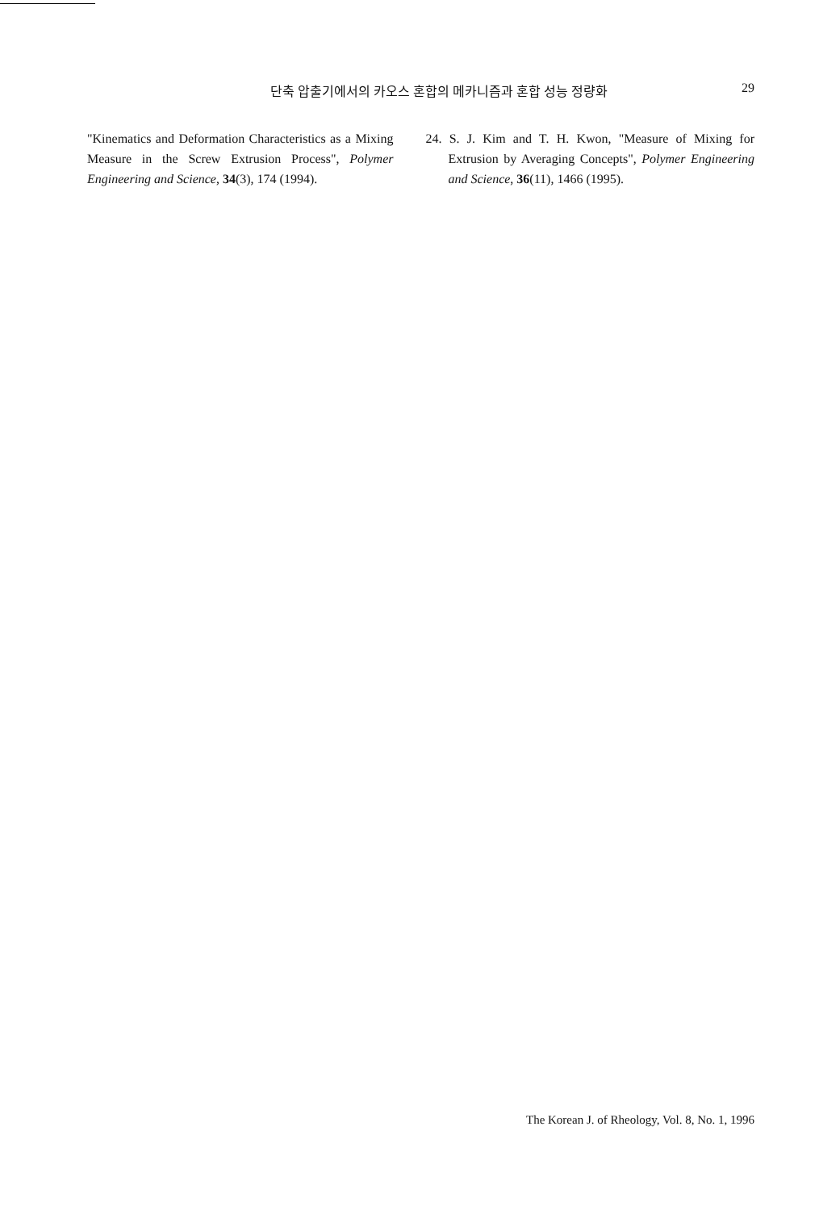단축 압출기에서의 카오스 혼합의 메카니즘과 혼합 성능 정량화 29
"Kinematics and Deformation Characteristics as a Mixing Measure in the Screw Extrusion Process", Polymer Engineering and Science, 34(3), 174 (1994).
24. S. J. Kim and T. H. Kwon, "Measure of Mixing for Extrusion by Averaging Concepts", Polymer Engineering and Science, 36(11), 1466 (1995).
The Korean J. of Rheology, Vol. 8, No. 1, 1996